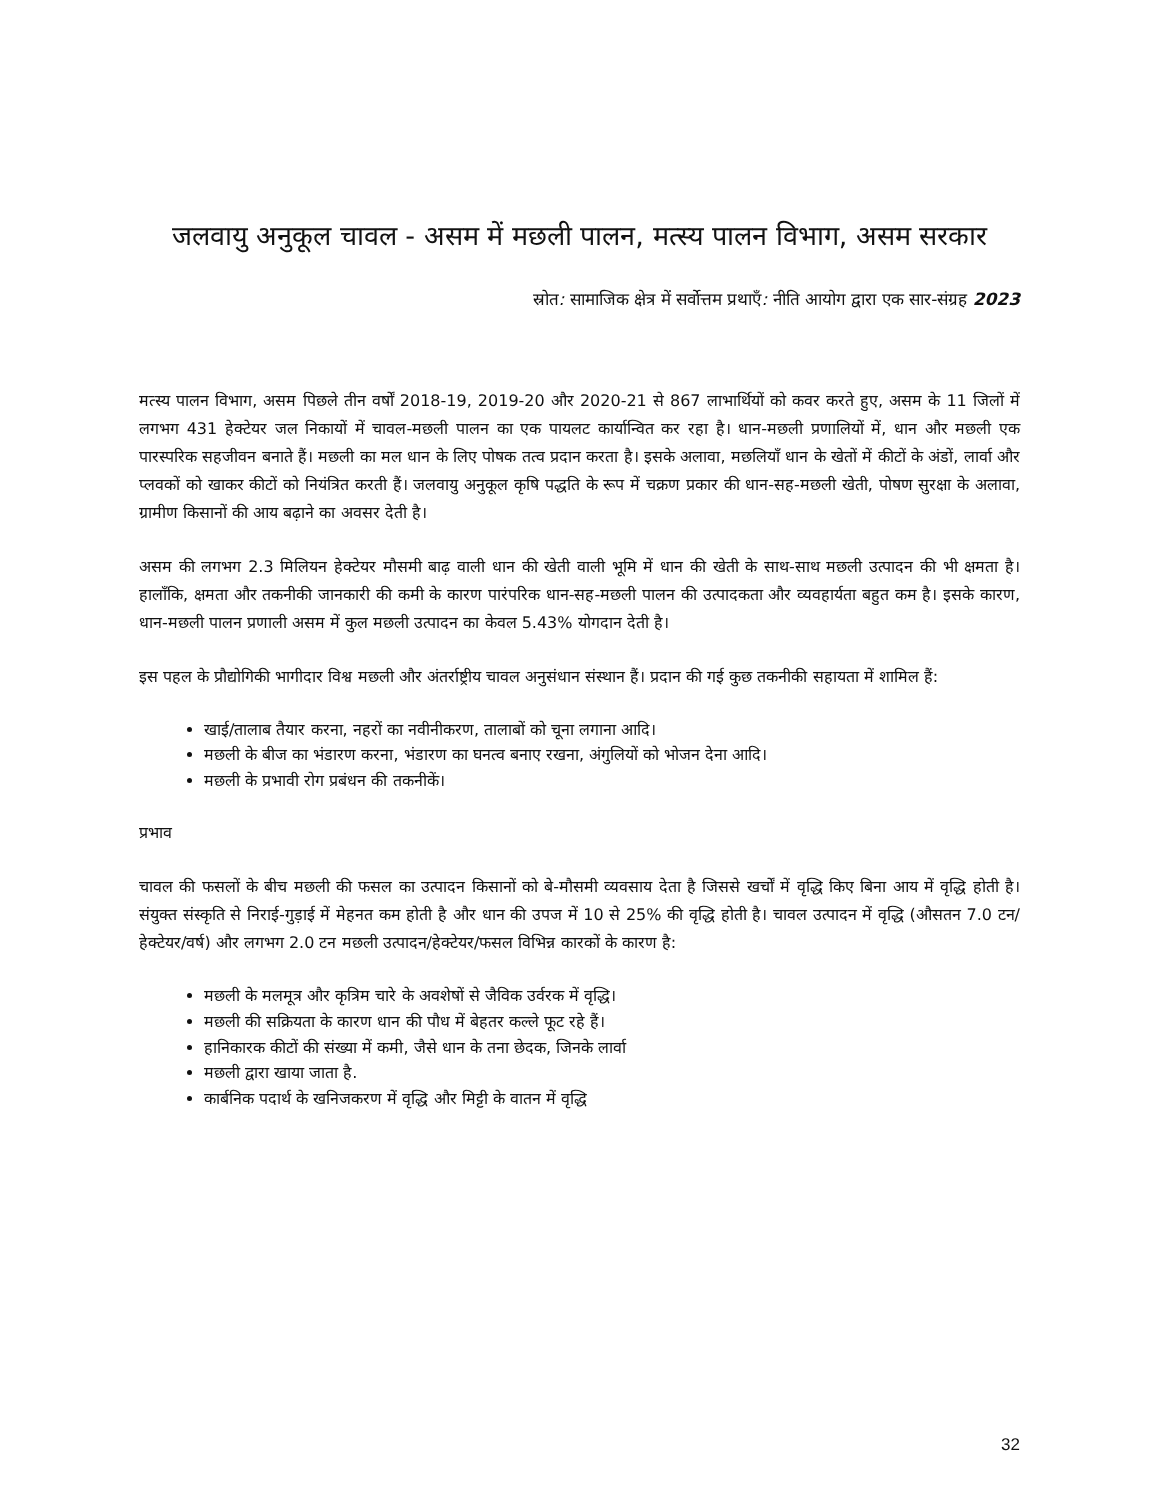जलवायु अनुकूल चावल - असम में मछली पालन, मत्स्य पालन विभाग, असम सरकार
स्रोत: सामाजिक क्षेत्र में सर्वोत्तम प्रथाएँ: नीति आयोग द्वारा एक सार-संग्रह 2023
मत्स्य पालन विभाग, असम पिछले तीन वर्षों 2018-19, 2019-20 और 2020-21 से 867 लाभार्थियों को कवर करते हुए, असम के 11 जिलों में लगभग 431 हेक्टेयर जल निकायों में चावल-मछली पालन का एक पायलट कार्यान्वित कर रहा है। धान-मछली प्रणालियों में, धान और मछली एक पारस्परिक सहजीवन बनाते हैं। मछली का मल धान के लिए पोषक तत्व प्रदान करता है। इसके अलावा, मछलियाँ धान के खेतों में कीटों के अंडों, लार्वा और प्लवकों को खाकर कीटों को नियंत्रित करती हैं। जलवायु अनुकूल कृषि पद्धति के रूप में चक्रण प्रकार की धान-सह-मछली खेती, पोषण सुरक्षा के अलावा, ग्रामीण किसानों की आय बढ़ाने का अवसर देती है।
असम की लगभग 2.3 मिलियन हेक्टेयर मौसमी बाढ़ वाली धान की खेती वाली भूमि में धान की खेती के साथ-साथ मछली उत्पादन की भी क्षमता है। हालाँकि, क्षमता और तकनीकी जानकारी की कमी के कारण पारंपरिक धान-सह-मछली पालन की उत्पादकता और व्यवहार्यता बहुत कम है। इसके कारण, धान-मछली पालन प्रणाली असम में कुल मछली उत्पादन का केवल 5.43% योगदान देती है।
इस पहल के प्रौद्योगिकी भागीदार विश्व मछली और अंतर्राष्ट्रीय चावल अनुसंधान संस्थान हैं। प्रदान की गई कुछ तकनीकी सहायता में शामिल हैं:
खाई/तालाब तैयार करना, नहरों का नवीनीकरण, तालाबों को चूना लगाना आदि।
मछली के बीज का भंडारण करना, भंडारण का घनत्व बनाए रखना, अंगुलियों को भोजन देना आदि।
मछली के प्रभावी रोग प्रबंधन की तकनीकें।
प्रभाव
चावल की फसलों के बीच मछली की फसल का उत्पादन किसानों को बे-मौसमी व्यवसाय देता है जिससे खर्चों में वृद्धि किए बिना आय में वृद्धि होती है। संयुक्त संस्कृति से निराई-गुड़ाई में मेहनत कम होती है और धान की उपज में 10 से 25% की वृद्धि होती है। चावल उत्पादन में वृद्धि (औसतन 7.0 टन/हेक्टेयर/वर्ष) और लगभग 2.0 टन मछली उत्पादन/हेक्टेयर/फसल विभिन्न कारकों के कारण है:
मछली के मलमूत्र और कृत्रिम चारे के अवशेषों से जैविक उर्वरक में वृद्धि।
मछली की सक्रियता के कारण धान की पौध में बेहतर कल्ले फूट रहे हैं।
हानिकारक कीटों की संख्या में कमी, जैसे धान के तना छेदक, जिनके लार्वा
मछली द्वारा खाया जाता है.
कार्बनिक पदार्थ के खनिजकरण में वृद्धि और मिट्टी के वातन में वृद्धि
32